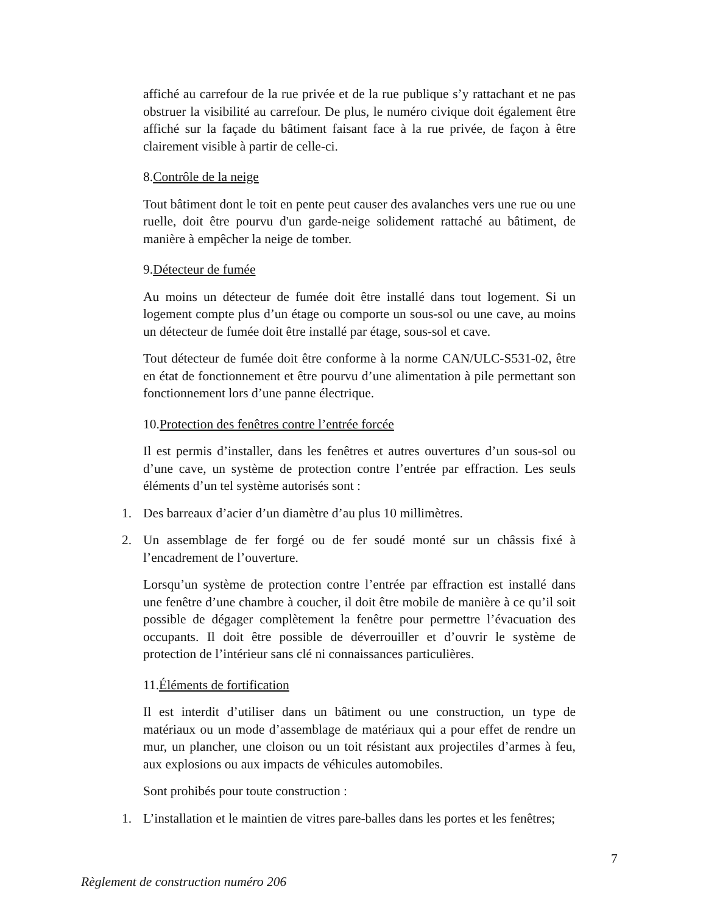affiché au carrefour de la rue privée et de la rue publique s’y rattachant et ne pas obstruer la visibilité au carrefour. De plus, le numéro civique doit également être affiché sur la façade du bâtiment faisant face à la rue privée, de façon à être clairement visible à partir de celle-ci.
8.Contrôle de la neige
Tout bâtiment dont le toit en pente peut causer des avalanches vers une rue ou une ruelle, doit être pourvu d'un garde-neige solidement rattaché au bâtiment, de manière à empêcher la neige de tomber.
9.Détecteur de fumée
Au moins un détecteur de fumée doit être installé dans tout logement. Si un logement compte plus d’un étage ou comporte un sous-sol ou une cave, au moins un détecteur de fumée doit être installé par étage, sous-sol et cave.
Tout détecteur de fumée doit être conforme à la norme CAN/ULC-S531-02, être en état de fonctionnement et être pourvu d’une alimentation à pile permettant son fonctionnement lors d’une panne électrique.
10.Protection des fenêtres contre l’entrée forcée
Il est permis d’installer, dans les fenêtres et autres ouvertures d’un sous-sol ou d’une cave, un système de protection contre l’entrée par effraction. Les seuls éléments d’un tel système autorisés sont :
1. Des barreaux d’acier d’un diamètre d’au plus 10 millimètres.
2. Un assemblage de fer forgé ou de fer soudé monté sur un châssis fixé à l’encadrement de l’ouverture.
Lorsqu’un système de protection contre l’entrée par effraction est installé dans une fenêtre d’une chambre à coucher, il doit être mobile de manière à ce qu’il soit possible de dégager complètement la fenêtre pour permettre l’évacuation des occupants. Il doit être possible de déverrouiller et d’ouvrir le système de protection de l’intérieur sans clé ni connaissances particulières.
11.Éléments de fortification
Il est interdit d’utiliser dans un bâtiment ou une construction, un type de matériaux ou un mode d’assemblage de matériaux qui a pour effet de rendre un mur, un plancher, une cloison ou un toit résistant aux projectiles d’armes à feu, aux explosions ou aux impacts de véhicules automobiles.
Sont prohibés pour toute construction :
1. L’installation et le maintien de vitres pare-balles dans les portes et les fenêtres;
7
Règlement de construction numéro 206